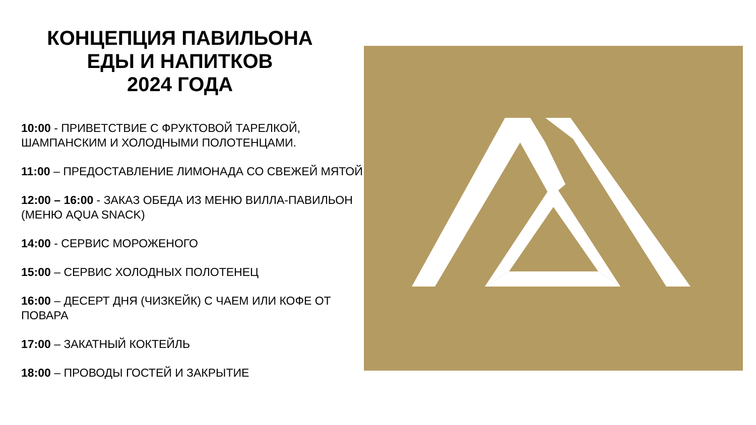КОНЦЕПЦИЯ ПАВИЛЬОНА
ЕДЫ И НАПИТКОВ
2024 ГОДА
10:00 - ПРИВЕТСТВИЕ С ФРУКТОВОЙ ТАРЕЛКОЙ, ШАМПАНСКИМ И ХОЛОДНЫМИ ПОЛОТЕНЦАМИ.
11:00 – ПРЕДОСТАВЛЕНИЕ ЛИМОНАДА СО СВЕЖЕЙ МЯТОЙ
12:00 – 16:00 - ЗАКАЗ ОБЕДА ИЗ МЕНЮ ВИЛЛА-ПАВИЛЬОН (МЕНЮ AQUA SNACK)
14:00 - СЕРВИС МОРОЖЕНОГО
15:00 – СЕРВИС ХОЛОДНЫХ ПОЛОТЕНЕЦ
16:00 – ДЕСЕРТ ДНЯ (ЧИЗКЕЙК) С ЧАЕМ ИЛИ КОФЕ ОТ ПОВАРА
17:00 – ЗАКАТНЫЙ КОКТЕЙЛЬ
18:00 – ПРОВОДЫ ГОСТЕЙ И ЗАКРЫТИЕ